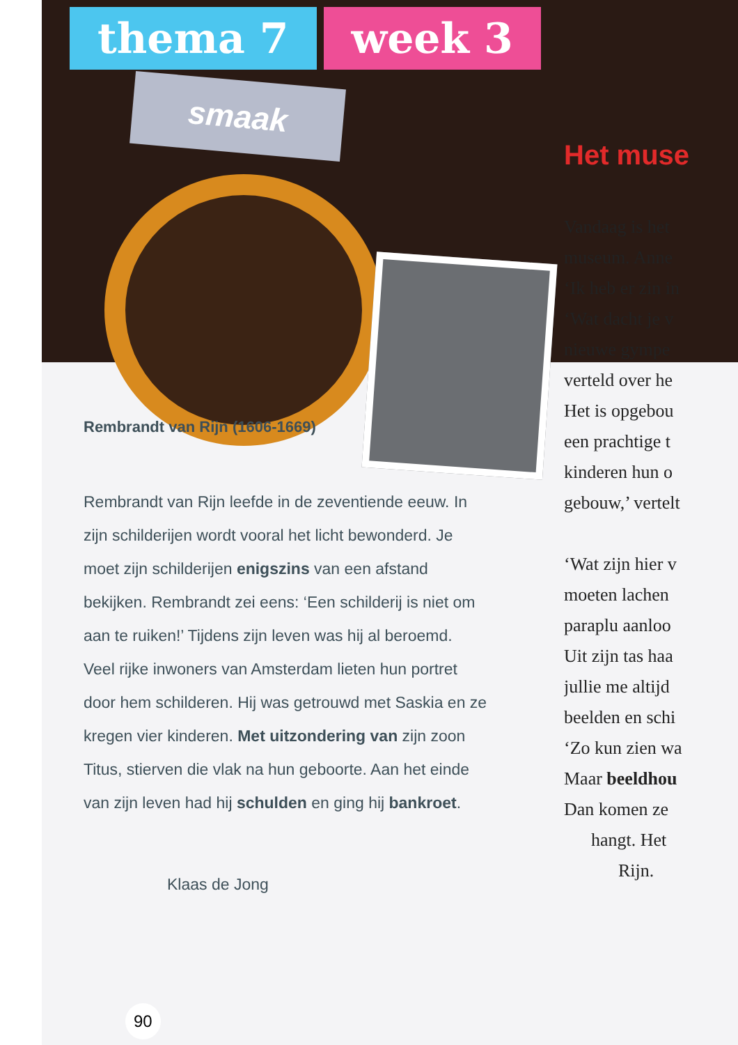thema 7 week 3
smaak
Rembrandt van Rijn (1606-1669)
Rembrandt van Rijn leefde in de zeventiende eeuw. In zijn schilderijen wordt vooral het licht bewonderd. Je moet zijn schilderijen enigszins van een afstand bekijken. Rembrandt zei eens: ‘Een schilderij is niet om aan te ruiken!’ Tijdens zijn leven was hij al beroemd. Veel rijke inwoners van Amsterdam lieten hun portret door hem schilderen. Hij was getrouwd met Saskia en ze kregen vier kinderen. Met uitzondering van zijn zoon Titus, stierven die vlak na hun geboorte. Aan het einde van zijn leven had hij schulden en ging hij bankroet.
Klaas de Jong
90
Het muse
Vandaag is het
museum. Anne
‘Ik heb er zin in
‘Wat dacht je v
nieuwe gympe
verteld over he
Het is opgebou
een prachtige t
kinderen hun o
gebouw,’ vertelt
‘Wat zijn hier v
moeten lachen
paraplu aanloo
Uit zijn tas haa
jullie me altijd
beelden en schi
‘Zo kun zien wa
Maar beeldhou
Dan komen ze
hangt. Het
Rijn.